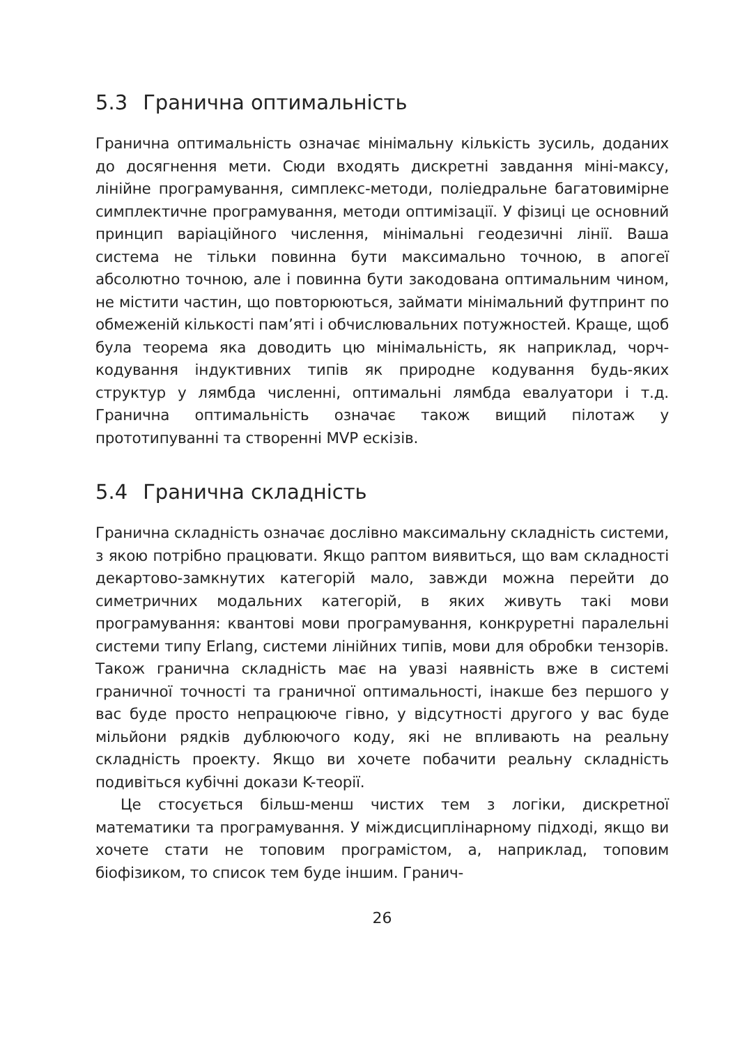5.3 Гранична оптимальність
Гранична оптимальність означає мінімальну кількість зусиль, доданих до досягнення мети. Сюди входять дискретні завдання міні-максу, лінійне програмування, симплекс-методи, поліедральне багатовимірне симплектичне програмування, методи оптимізації. У фізиці це основний принцип варіаційного числення, мінімальні геодезичні лінії. Ваша система не тільки повинна бути максимально точною, в апогеї абсолютно точною, але і повинна бути закодована оптимальним чином, не містити частин, що повторюються, займати мінімальний футпринт по обмеженій кількості пам’яті і обчислювальних потужностей. Краще, щоб була теорема яка доводить цю мінімальність, як наприклад, чорч-кодування індуктивних типів як природне кодування будь-яких структур у лямбда численні, оптимальні лямбда евалуатори і т.д. Гранична оптимальність означає також вищий пілотаж у прототипуванні та створенні MVP ескізів.
5.4 Гранична складність
Гранична складність означає дослівно максимальну складність системи, з якою потрібно працювати. Якщо раптом виявиться, що вам складності декартово-замкнутих категорій мало, завжди можна перейти до симетричних модальних категорій, в яких живуть такі мови програмування: квантові мови програмування, конкруретні паралельні системи типу Erlang, системи лінійних типів, мови для обробки тензорів. Також гранична складність має на увазі наявність вже в системі граничної точності та граничної оптимальності, інакше без першого у вас буде просто непрацююче гівно, у відсутності другого у вас буде мільйони рядків дублюючого коду, які не впливають на реальну складність проекту. Якщо ви хочете побачити реальну складність подивіться кубічні докази K-теорії.
Це стосується більш-менш чистих тем з логіки, дискретної математики та програмування. У міждисциплінарному підході, якщо ви хочете стати не топовим програмістом, а, наприклад, топовим біофізиком, то список тем буде іншим. Гранич-
26